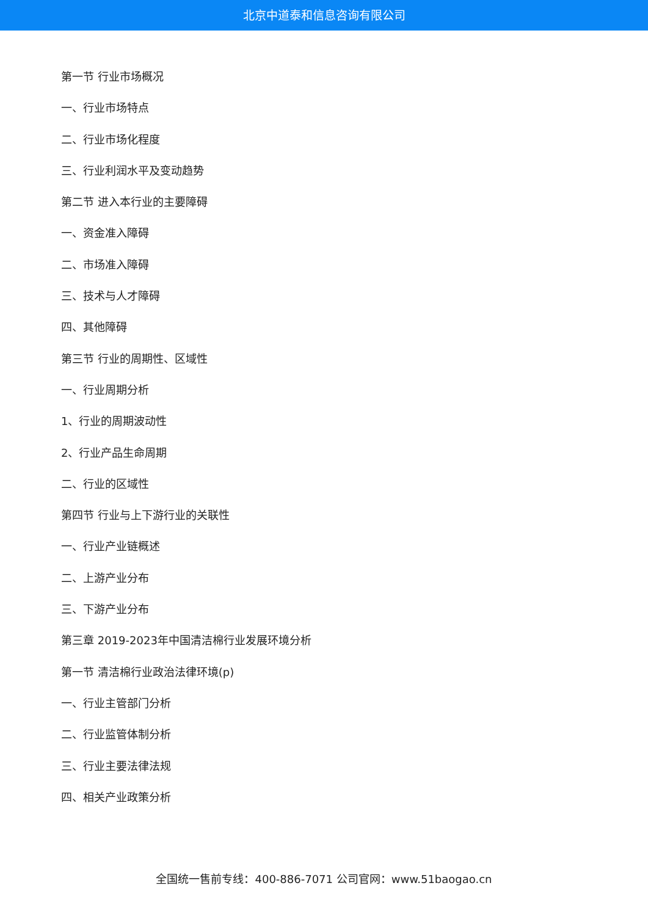北京中道泰和信息咨询有限公司
第一节 行业市场概况
一、行业市场特点
二、行业市场化程度
三、行业利润水平及变动趋势
第二节 进入本行业的主要障碍
一、资金准入障碍
二、市场准入障碍
三、技术与人才障碍
四、其他障碍
第三节 行业的周期性、区域性
一、行业周期分析
1、行业的周期波动性
2、行业产品生命周期
二、行业的区域性
第四节 行业与上下游行业的关联性
一、行业产业链概述
二、上游产业分布
三、下游产业分布
第三章 2019-2023年中国清洁棉行业发展环境分析
第一节 清洁棉行业政治法律环境(p)
一、行业主管部门分析
二、行业监管体制分析
三、行业主要法律法规
四、相关产业政策分析
全国统一售前专线：400-886-7071 公司官网：www.51baogao.cn